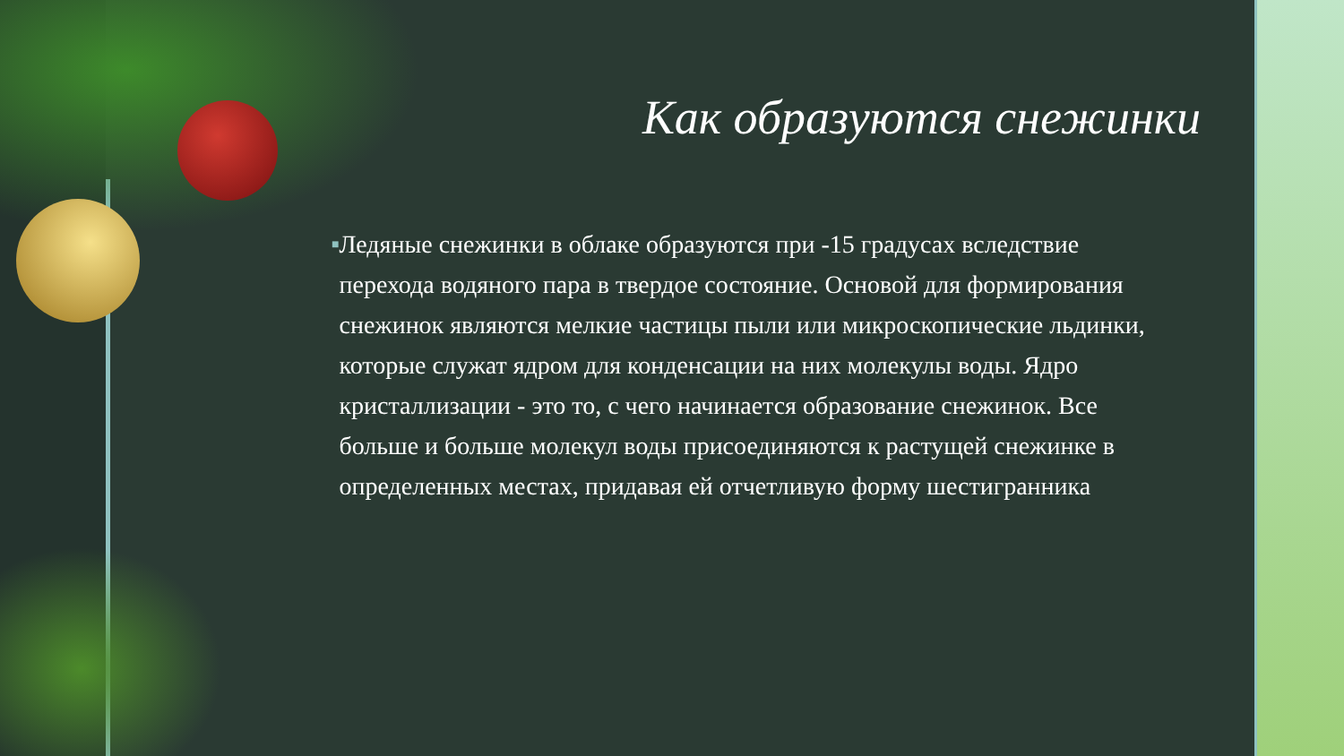Как образуются снежинки
■
Ледяные снежинки в облаке образуются при -15 градусах вследствие перехода водяного пара в твердое состояние. Основой для формирования снежинок являются мелкие частицы пыли или микроскопические льдинки, которые служат ядром для конденсации на них молекулы воды. Ядро кристаллизации - это то, с чего начинается образование снежинок. Все больше и больше молекул воды присоединяются к растущей снежинке в определенных местах, придавая ей отчетливую форму шестигранника